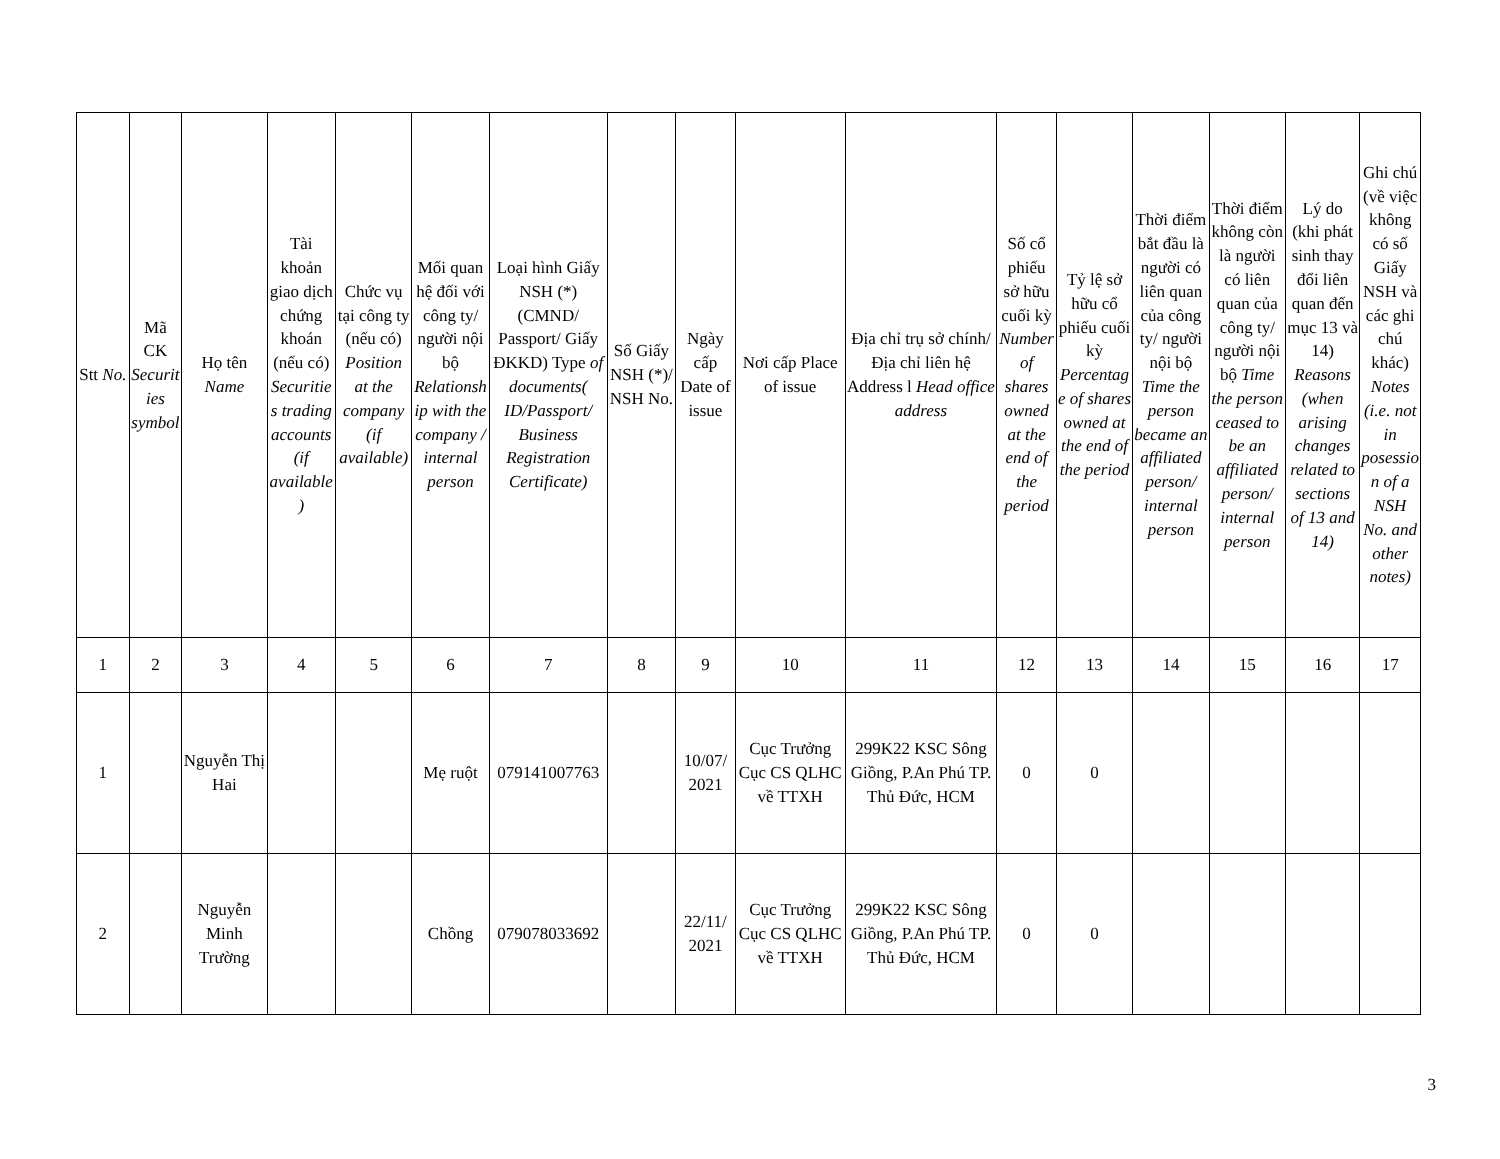| Stt No. | Mã CK Securities symbol | Họ tên Name | Tài khoản giao dịch chứng khoán (nếu có) Securities trading accounts (if available) | Chức vụ tại công ty (nếu có) Position at the company (if available) | Mối quan hệ đối với công ty/ người nội bộ Relationship with the company / internal person | Loại hình Giấy NSH (*) (CMND/ Passport/ Giấy ĐKKD) Type of documents( ID/Passport/ Business Registration Certificate) | Số Giấy NSH (*)/ NSH No. | Ngày cấp Date of issue | Nơi cấp Place of issue | Địa chỉ trụ sở chính/ Địa chỉ liên hệ Address l Head office address | Số cổ phiếu sở hữu cuối kỳ Number of shares owned at the end of the period | Tỷ lệ sở hữu cổ phiếu cuối kỳ Percentage of shares owned at the end of the period | Thời điểm bắt đầu là người có liên quan của công ty/ người nội bộ Time the person became an affiliated person/ internal person | Thời điểm không còn là người có liên quan của công ty/ người nội bộ Time the person ceased to be an affiliated person/ internal person | Lý do (khi phát sinh thay đổi liên quan đến mục 13 và 14) Reasons (when arising changes related to sections of 13 and 14) | Ghi chú (về việc không có số Giấy NSH và các ghi chú khác) Notes (i.e. not in posession of a NSH No. and other notes) |
| --- | --- | --- | --- | --- | --- | --- | --- | --- | --- | --- | --- | --- | --- | --- | --- | --- |
| 1 | 2 | 3 | 4 | 5 | 6 | 7 | 8 | 9 | 10 | 11 | 12 | 13 | 14 | 15 | 16 | 17 |
| 1 | | Nguyễn Thị Hai | | | Mẹ ruột | 079141007763 | | 10/07/ 2021 | Cục Trưởng Cục CS QLHC về TTXH | 299K22 KSC Sông Giồng, P.An Phú TP. Thủ Đức, HCM | 0 | 0 | | | | |
| 2 | | Nguyễn Minh Trường | | | Chồng | 079078033692 | | 22/11/ 2021 | Cục Trưởng Cục CS QLHC về TTXH | 299K22 KSC Sông Giồng, P.An Phú TP. Thủ Đức, HCM | 0 | 0 | | | | |
3